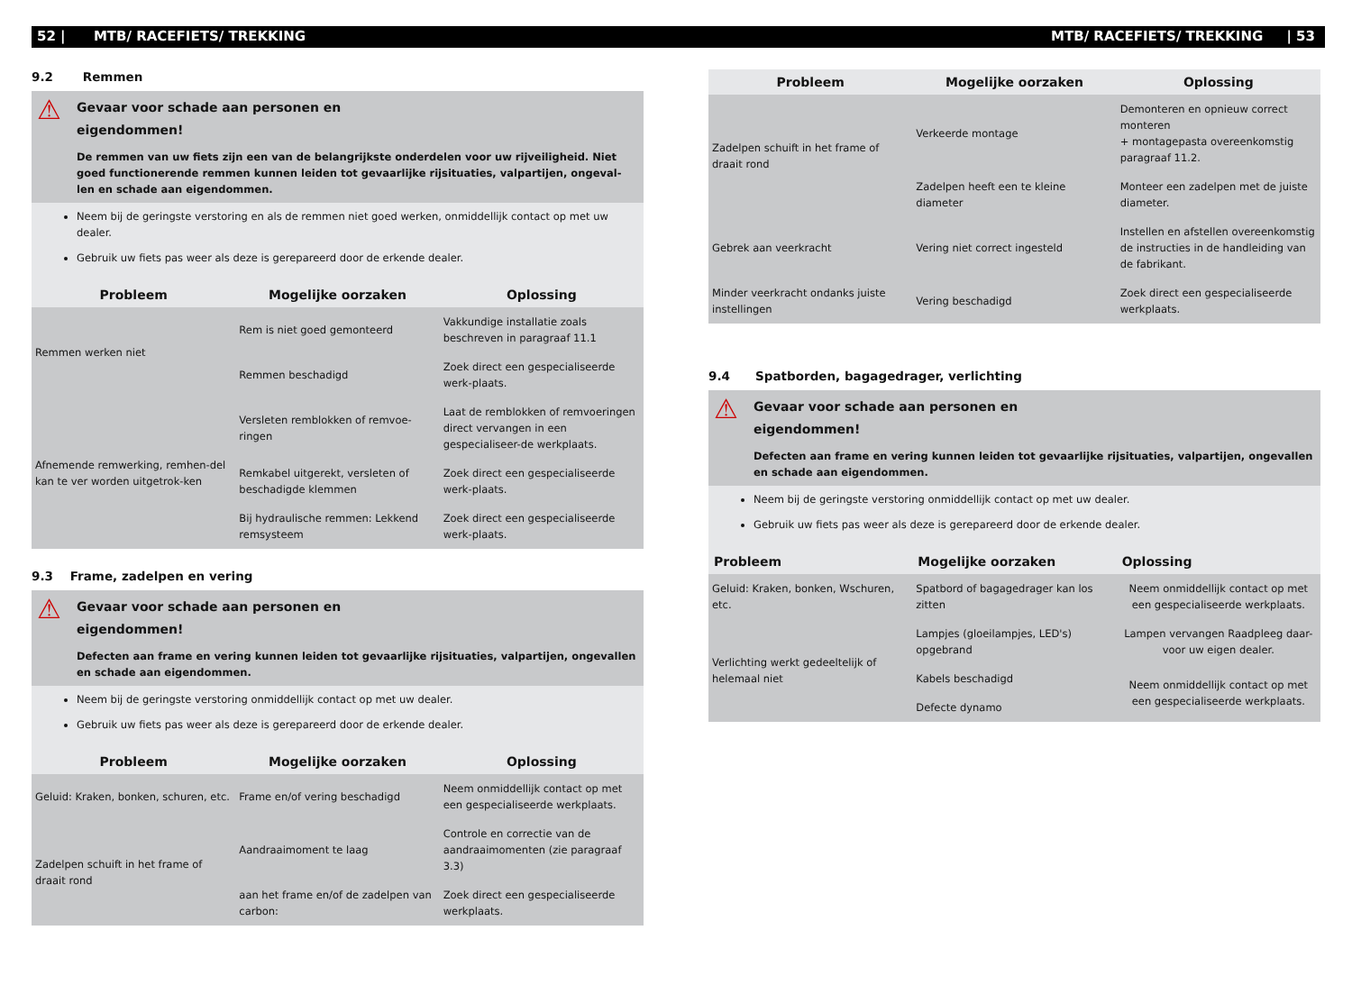52 | MTB/ RACEFIETS/ TREKKING MTB/ RACEFIETS/ TREKKING | 53
9.2 Remmen
⚠
Gevaar voor schade aan personen en
eigendommen!
De remmen van uw fiets zijn een van de belangrijkste onderdelen voor uw rijveiligheid. Niet goed functionerende remmen kunnen leiden tot gevaarlijke rijsituaties, valpartijen, ongeval-len en schade aan eigendommen.
Neem bij de geringste verstoring en als de remmen niet goed werken, onmiddellijk contact op met uw dealer.
Gebruik uw fiets pas weer als deze is gerepareerd door de erkende dealer.
| Probleem | Mogelijke oorzaken | Oplossing |
| --- | --- | --- |
| Remmen werken niet | Rem is niet goed gemonteerd | Vakkundige installatie zoals beschreven in paragraaf 11.1 |
| | Remmen beschadigd | Zoek direct een gespecialiseerde werk-plaats. |
| Afnemende remwerking, remhen-del kan te ver worden uitgetrok-ken | Versleten remblokken of remvoe-ringen | Laat de remblokken of remvoeringen direct vervangen in een gespecialiseer-de werkplaats. |
| | Remkabel uitgerekt, versleten of beschadigde klemmen | Zoek direct een gespecialiseerde werk-plaats. |
| | Bij hydraulische remmen: Lekkend remsysteem | Zoek direct een gespecialiseerde werk-plaats. |
9.3 Frame, zadelpen en vering
⚠
Gevaar voor schade aan personen en
eigendommen!
Defecten aan frame en vering kunnen leiden tot gevaarlijke rijsituaties, valpartijen, ongevallen en schade aan eigendommen.
Neem bij de geringste verstoring onmiddellijk contact op met uw dealer.
Gebruik uw fiets pas weer als deze is gerepareerd door de erkende dealer.
| Probleem | Mogelijke oorzaken | Oplossing |
| --- | --- | --- |
| Geluid: Kraken, bonken, schuren, etc. | Frame en/of vering beschadigd | Neem onmiddellijk contact op met een gespecialiseerde werkplaats. |
| Zadelpen schuift in het frame of draait rond | Aandraaimoment te laag | Controle en correctie van de aandraaimomenten (zie paragraaf 3.3) |
| | aan het frame en/of de zadelpen van carbon: | Zoek direct een gespecialiseerde werkplaats. |
| Probleem | Mogelijke oorzaken | Oplossing |
| --- | --- | --- |
| Zadelpen schuift in het frame of draait rond | Verkeerde montage | Demonteren en opnieuw correct monteren + montagepasta overeenkomstig paragraaf 11.2. |
| | Zadelpen heeft een te kleine diameter | Monteer een zadelpen met de juiste diameter. |
| Gebrek aan veerkracht | Vering niet correct ingesteld | Instellen en afstellen overeenkomstig de instructies in de handleiding van de fabrikant. |
| Minder veerkracht ondanks juiste instellingen | Vering beschadigd | Zoek direct een gespecialiseerde werkplaats. |
9.4 Spatborden, bagagedrager, verlichting
⚠
Gevaar voor schade aan personen en
eigendommen!
Defecten aan frame en vering kunnen leiden tot gevaarlijke rijsituaties, valpartijen, ongevallen en schade aan eigendommen.
Neem bij de geringste verstoring onmiddellijk contact op met uw dealer.
Gebruik uw fiets pas weer als deze is gerepareerd door de erkende dealer.
| Probleem | Mogelijke oorzaken | Oplossing |
| --- | --- | --- |
| Geluid: Kraken, bonken, Wschuren, etc. | Spatbord of bagagedrager kan los zitten | Neem onmiddellijk contact op met een gespecialiseerde werkplaats. |
| Verlichting werkt gedeeltelijk of helemaal niet | Lampjes (gloeilampjes, LED's) opgebrand | Lampen vervangen Raadpleeg daar-voor uw eigen dealer. |
| | Kabels beschadigd | Neem onmiddellijk contact op met een gespecialiseerde werkplaats. |
| | Defecte dynamo | |